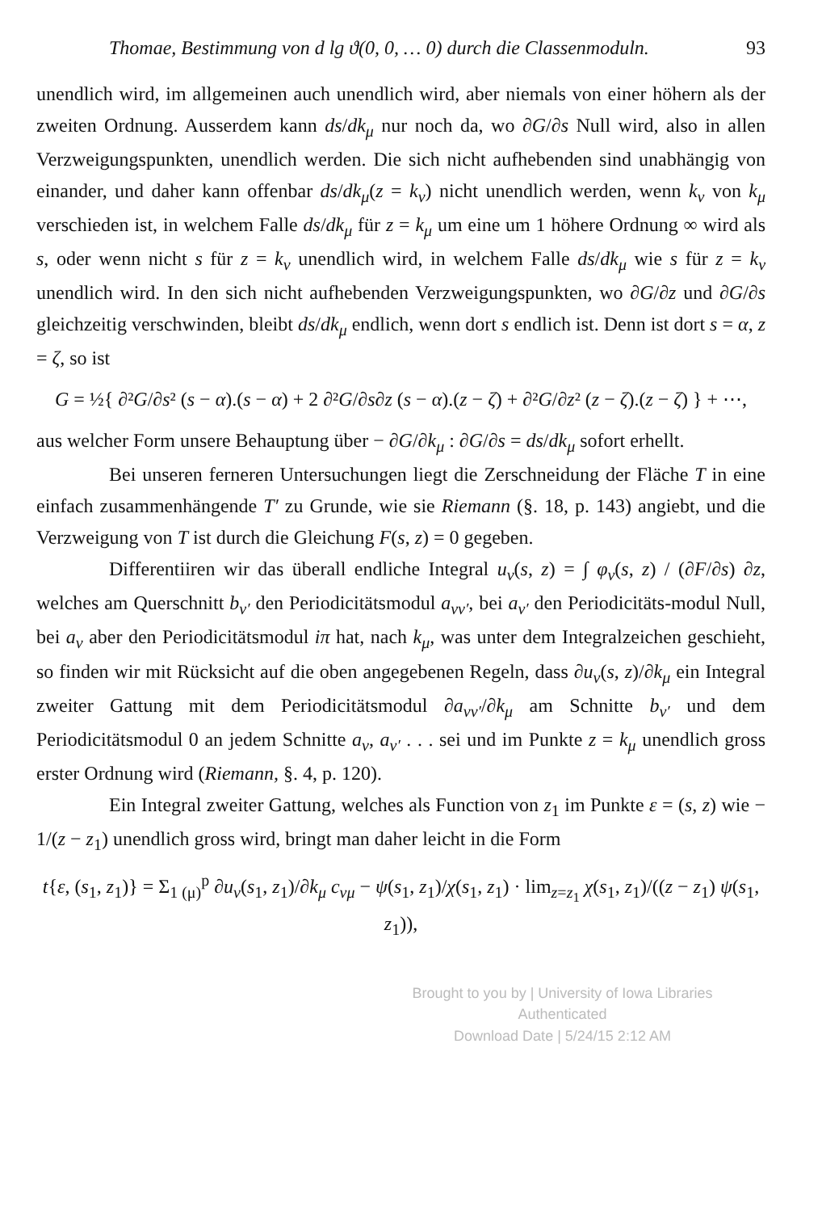Thomae, Bestimmung von d lg ϑ(0, 0, … 0) durch die Classenmoduln. 93
unendlich wird, im allgemeinen auch unendlich wird, aber niemals von einer höhern als der zweiten Ordnung. Ausserdem kann ds/dk<sub>μ</sub> nur noch da, wo ∂G/∂s Null wird, also in allen Verzweigungspunkten, unendlich werden. Die sich nicht aufhebenden sind unabhängig von einander, und daher kann offenbar ds/dk<sub>μ</sub>(z = k<sub>ν</sub>) nicht unendlich werden, wenn k<sub>ν</sub> von k<sub>μ</sub> verschieden ist, in welchem Falle ds/dk<sub>μ</sub> für z = k<sub>μ</sub> um eine um 1 höhere Ordnung ∞ wird als s, oder wenn nicht s für z = k<sub>ν</sub> unendlich wird, in welchem Falle ds/dk<sub>μ</sub> wie s für z = k<sub>ν</sub> unendlich wird. In den sich nicht aufhebenden Verzweigungspunkten, wo ∂G/∂z und ∂G/∂s gleichzeitig verschwinden, bleibt ds/dk<sub>μ</sub> endlich, wenn dort s endlich ist. Denn ist dort s = α, z = ζ, so ist
G = ½{ ∂²G/∂s² (s − α).(s − α) + 2 ∂²G/∂s∂z (s − α).(z − ζ) + ∂²G/∂z² (z − ζ).(z − ζ) } + ⋯,
aus welcher Form unsere Behauptung über − ∂G/∂k<sub>μ</sub> : ∂G/∂s = ds/dk<sub>μ</sub> sofort erhellt.
Bei unseren ferneren Untersuchungen liegt die Zerschneidung der Fläche T in eine einfach zusammenhängende T′ zu Grunde, wie sie Riemann (§. 18, p. 143) angiebt, und die Verzweigung von T ist durch die Gleichung F(s, z) = 0 gegeben.
Differentiiren wir das überall endliche Integral u<sub>ν</sub>(s, z) = ∫ φ<sub>ν</sub>(s, z) / (∂F/∂s) ∂z, welches am Querschnitt b<sub>ν′</sub> den Periodicitätsmodul a<sub>νν′</sub>, bei a<sub>ν′</sub> den Periodicitäts-modul Null, bei a<sub>ν</sub> aber den Periodicitätsmodul iπ hat, nach k<sub>μ</sub>, was unter dem Integralzeichen geschieht, so finden wir mit Rücksicht auf die oben angegebenen Regeln, dass ∂u<sub>ν</sub>(s, z)/∂k<sub>μ</sub> ein Integral zweiter Gattung mit dem Periodicitätsmodul ∂a<sub>νν′</sub>/∂k<sub>μ</sub> am Schnitte b<sub>ν′</sub> und dem Periodicitätsmodul 0 an jedem Schnitte a<sub>ν</sub>, a<sub>ν′</sub> . . . sei und im Punkte z = k<sub>μ</sub> unendlich gross erster Ordnung wird (Riemann, §. 4, p. 120).
Ein Integral zweiter Gattung, welches als Function von z<sub>1</sub> im Punkte ε = (s, z) wie − 1/(z − z<sub>1</sub>) unendlich gross wird, bringt man daher leicht in die Form
t{ε, (s<sub>1</sub>, z<sub>1</sub>)} = Σ<sub>1 (μ)</sub><sup>p</sup> ∂u<sub>ν</sub>(s<sub>1</sub>, z<sub>1</sub>)/∂k<sub>μ</sub> c<sub>νμ</sub> − ψ(s<sub>1</sub>, z<sub>1</sub>)/χ(s<sub>1</sub>, z<sub>1</sub>) · lim<sub>z=z<sub>1</sub></sub> χ(s<sub>1</sub>, z<sub>1</sub>)/((z − z<sub>1</sub>) ψ(s<sub>1</sub>, z<sub>1</sub>)),
Brought to you by | University of Iowa Libraries
Authenticated
Download Date | 5/24/15 2:12 AM